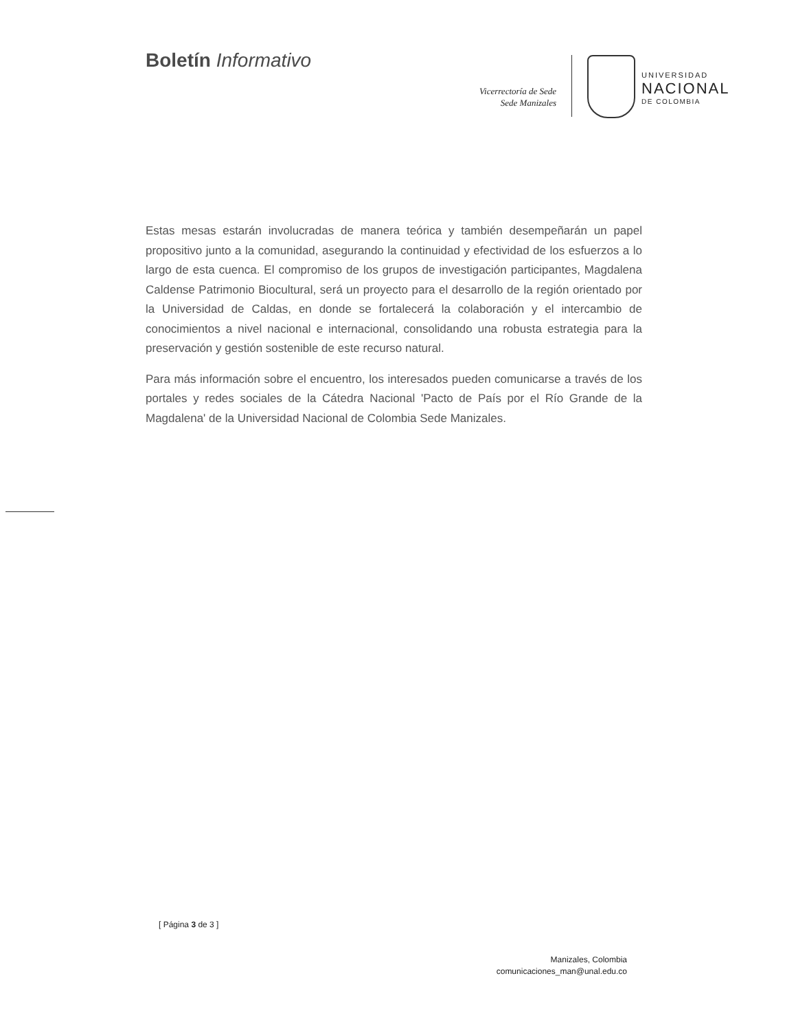Boletín Informativo
Vicerrectoría de Sede
Sede Manizales
UNIVERSIDAD
NACIONAL
DE COLOMBIA
Estas mesas estarán involucradas de manera teórica y también desempeñarán un papel propositivo junto a la comunidad, asegurando la continuidad y efectividad de los esfuerzos a lo largo de esta cuenca. El compromiso de los grupos de investigación participantes, Magdalena Caldense Patrimonio Biocultural, será un proyecto para el desarrollo de la región orientado por la Universidad de Caldas, en donde se fortalecerá la colaboración y el intercambio de conocimientos a nivel nacional e internacional, consolidando una robusta estrategia para la preservación y gestión sostenible de este recurso natural.
Para más información sobre el encuentro, los interesados pueden comunicarse a través de los portales y redes sociales de la Cátedra Nacional 'Pacto de País por el Río Grande de la Magdalena' de la Universidad Nacional de Colombia Sede Manizales.
[ Página 3 de 3 ]
Manizales, Colombia
comunicaciones_man@unal.edu.co